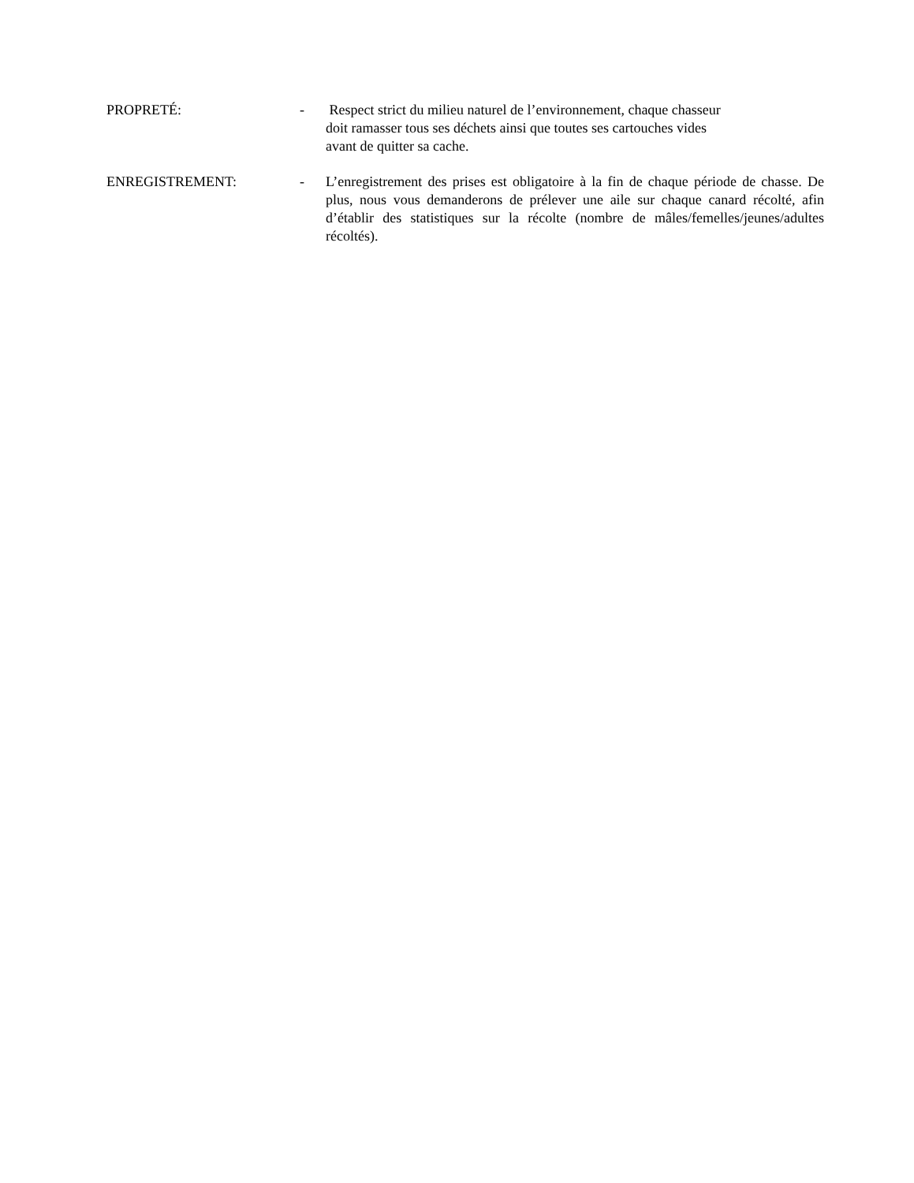PROPRETÉ: - Respect strict du milieu naturel de l’environnement, chaque chasseur
doit ramasser tous ses déchets ainsi que toutes ses cartouches vides
avant de quitter sa cache.
ENREGISTREMENT: - L’enregistrement des prises est obligatoire à la fin de chaque période de chasse. De plus, nous vous demanderons de prélever une aile sur chaque canard récolté, afin d’établir des statistiques sur la récolte (nombre de mâles/femelles/jeunes/adultes récoltés).